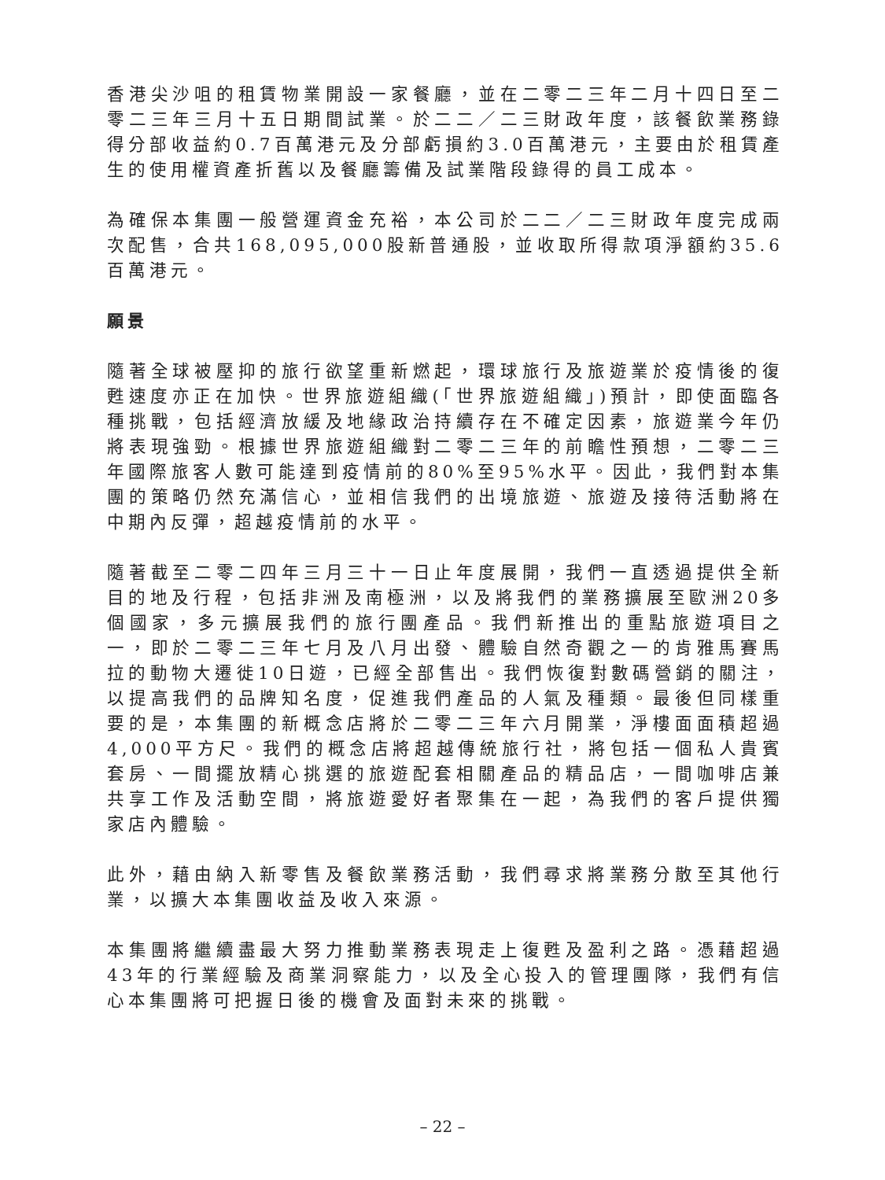香港尖沙咀的租賃物業開設一家餐廳，並在二零二三年二月十四日至二零二三年三月十五日期間試業。於二二／二三財政年度，該餐飲業務錄得分部收益約0.7百萬港元及分部虧損約3.0百萬港元，主要由於租賃產生的使用權資產折舊以及餐廳籌備及試業階段錄得的員工成本。
為確保本集團一般營運資金充裕，本公司於二二／二三財政年度完成兩次配售，合共168,095,000股新普通股，並收取所得款項淨額約35.6百萬港元。
願景
隨著全球被壓抑的旅行欲望重新燃起，環球旅行及旅遊業於疫情後的復甦速度亦正在加快。世界旅遊組織(「世界旅遊組織」)預計，即使面臨各種挑戰，包括經濟放緩及地緣政治持續存在不確定因素，旅遊業今年仍將表現強勁。根據世界旅遊組織對二零二三年的前瞻性預想，二零二三年國際旅客人數可能達到疫情前的80%至95%水平。因此，我們對本集團的策略仍然充滿信心，並相信我們的出境旅遊、旅遊及接待活動將在中期內反彈，超越疫情前的水平。
隨著截至二零二四年三月三十一日止年度展開，我們一直透過提供全新目的地及行程，包括非洲及南極洲，以及將我們的業務擴展至歐洲20多個國家，多元擴展我們的旅行團產品。我們新推出的重點旅遊項目之一，即於二零二三年七月及八月出發、體驗自然奇觀之一的肯雅馬賽馬拉的動物大遷徙10日遊，已經全部售出。我們恢復對數碼營銷的關注，以提高我們的品牌知名度，促進我們產品的人氣及種類。最後但同樣重要的是，本集團的新概念店將於二零二三年六月開業，淨樓面面積超過4,000平方尺。我們的概念店將超越傳統旅行社，將包括一個私人貴賓套房、一間擺放精心挑選的旅遊配套相關產品的精品店，一間咖啡店兼共享工作及活動空間，將旅遊愛好者聚集在一起，為我們的客戶提供獨家店內體驗。
此外，藉由納入新零售及餐飲業務活動，我們尋求將業務分散至其他行業，以擴大本集團收益及收入來源。
本集團將繼續盡最大努力推動業務表現走上復甦及盈利之路。憑藉超過43年的行業經驗及商業洞察能力，以及全心投入的管理團隊，我們有信心本集團將可把握日後的機會及面對未來的挑戰。
– 22 –